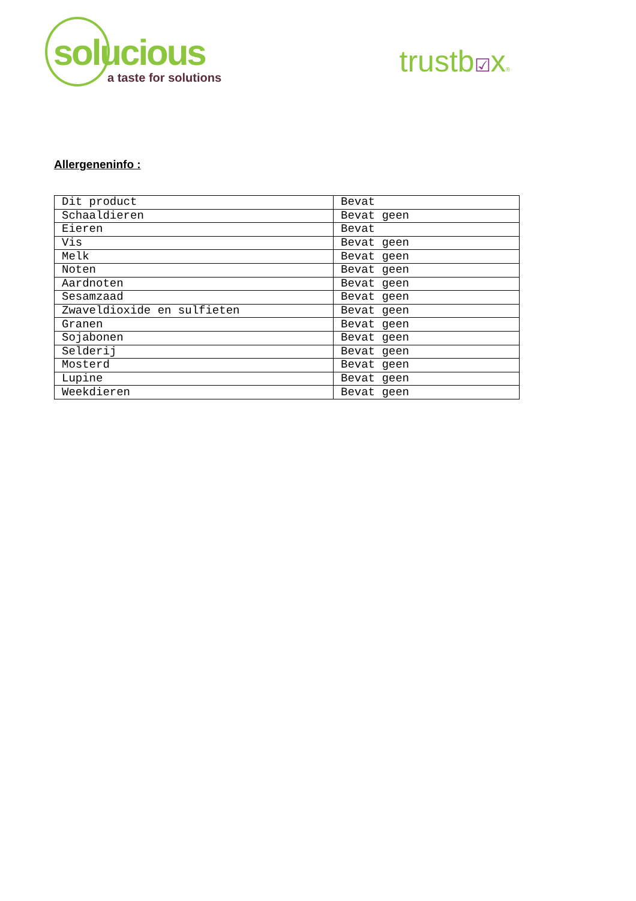solucious
a taste for solutions
trustb☑x®
Allergeneninfo :
| Dit product | Bevat |
| Schaaldieren | Bevat geen |
| Eieren | Bevat |
| Vis | Bevat geen |
| Melk | Bevat geen |
| Noten | Bevat geen |
| Aardnoten | Bevat geen |
| Sesamzaad | Bevat geen |
| Zwaveldioxide en sulfieten | Bevat geen |
| Granen | Bevat geen |
| Sojabonen | Bevat geen |
| Selderij | Bevat geen |
| Mosterd | Bevat geen |
| Lupine | Bevat geen |
| Weekdieren | Bevat geen |